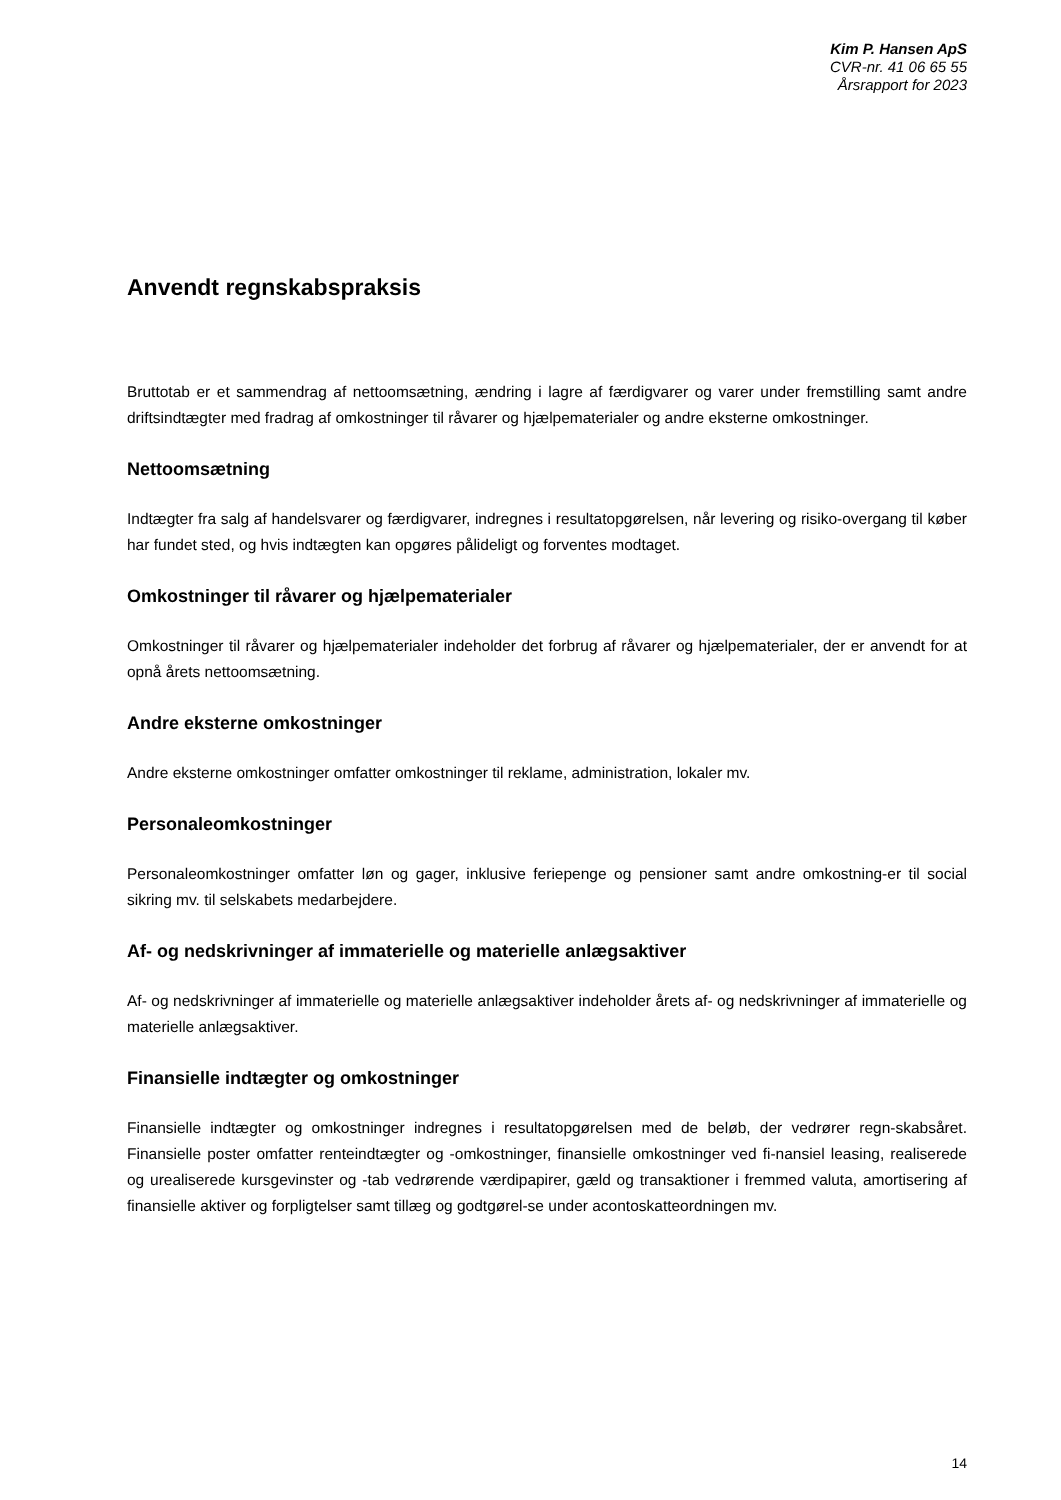Kim P. Hansen ApS
CVR-nr. 41 06 65 55
Årsrapport for 2023
Anvendt regnskabspraksis
Bruttotab er et sammendrag af nettoomsætning, ændring i lagre af færdigvarer og varer under fremstilling samt andre driftsindtægter med fradrag af omkostninger til råvarer og hjælpematerialer og andre eksterne omkostninger.
Nettoomsætning
Indtægter fra salg af handelsvarer og færdigvarer, indregnes i resultatopgørelsen, når levering og risiko-overgang til køber har fundet sted, og hvis indtægten kan opgøres pålideligt og forventes modtaget.
Omkostninger til råvarer og hjælpematerialer
Omkostninger til råvarer og hjælpematerialer indeholder det forbrug af råvarer og hjælpematerialer, der er anvendt for at opnå årets nettoomsætning.
Andre eksterne omkostninger
Andre eksterne omkostninger omfatter omkostninger til reklame, administration, lokaler mv.
Personaleomkostninger
Personaleomkostninger omfatter løn og gager, inklusive feriepenge og pensioner samt andre omkostning-er til social sikring mv. til selskabets medarbejdere.
Af- og nedskrivninger af immaterielle og materielle anlægsaktiver
Af- og nedskrivninger af immaterielle og materielle anlægsaktiver indeholder årets af- og nedskrivninger af immaterielle og materielle anlægsaktiver.
Finansielle indtægter og omkostninger
Finansielle indtægter og omkostninger indregnes i resultatopgørelsen med de beløb, der vedrører regn-skabsåret. Finansielle poster omfatter renteindtægter og -omkostninger, finansielle omkostninger ved fi-nansiel leasing, realiserede og urealiserede kursgevinster og -tab vedrørende værdipapirer, gæld og transaktioner i fremmed valuta, amortisering af finansielle aktiver og forpligtelser samt tillæg og godtgørel-se under acontoskatteordningen mv.
14